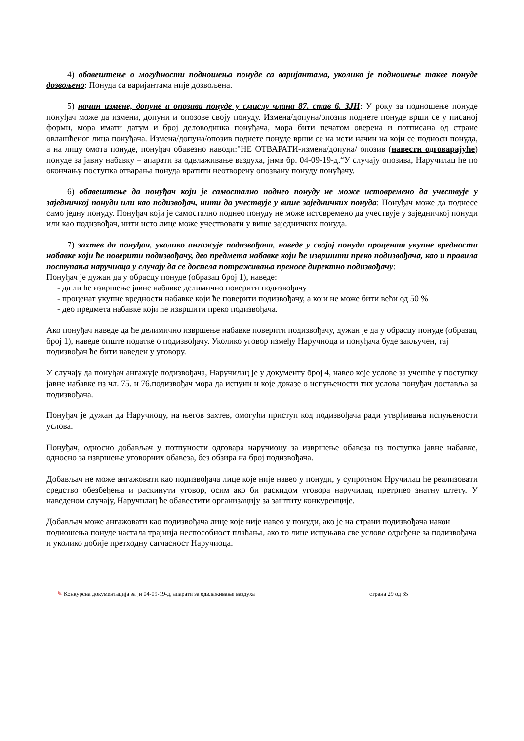4) обавештење о могућности подношења понуде са варијантама, уколико је подношење такве понуде дозвољено: Понуда са варијантама није дозвољена.
5) начин измене, допуне и опозива понуде у смислу члана 87. став 6. ЗЈН: У року за подношење понуде понуђач може да измени, допуни и опозове своју понуду. Измена/допуна/опозив поднете понуде врши се у писаној форми, мора имати датум и број деловодника понуђача, мора бити печатом оверена и потписана од стране овлашћеног лица понуђача. Измена/допуна/опозив поднете понуде врши се на исти начин на који се подноси понуда, а на лицу омота понуде, понуђач обавезно наводи:"НЕ ОТВАРАТИ-измена/допуна/ опозив (навести одговарајуће) понуде за јавну набавку – апарати за одвлаживање ваздуха, јнмв бр. 04-09-19-д.“У случају опозива, Наручилац ће по окончању поступка отварања понуда вратити неотворену опозвану понуду понуђачу.
6) обавештење да понуђач који је самостално поднео понуду не може истовремено да учествује у заједничкој понуди или као подизвођач, нити да учествује у више заједничких понуда: Понуђач може да поднесе само једну понуду. Понуђач који је самостално поднео понуду не може истовремено да учествује у заједничкој понуди или као подизвођач, нити исто лице може учествовати у више заједничких понуда.
7) захтев да понуђач, уколико ангажује подизвођача, наведе у својој понуди проценат укупне вредности набавке који ће поверити подизвођачу, део предмета набавке који ће извршити преко подизвођача, као и правила поступања наручиоца у случају да се доспела потраживања преносе директно подизвођачу:
Понуђач је дужан да у обрасцу понуде (образац број 1), наведе:
- да ли ће извршење јавне набавке делимично поверити подизвођачу
- проценат укупне вредности набавке који ће поверити подизвођачу, а који не може бити већи од 50 %
- део предмета набавке који ће извршити преко подизвођача.
Ако понуђач наведе да ће делимично извршење набавке поверити подизвођачу, дужан је да у обрасцу понуде (образац број 1), наведе опште податке о подизвођачу. Уколико уговор између Наручиоца и понуђача буде закључен, тај подизвођач ће бити наведен у уговору.
У случају да понуђач ангажује подизвођача, Наручилац је у документу број 4, навео које услове за учешће у поступку јавне набавке из чл. 75. и 76.подизвођач мора да испуни и које доказе о испуњености тих услова понуђач доставља за подизвођача.
Понуђач је дужан да Наручиоцу, на његов захтев, омогући приступ код подизвођача ради утврђивања испуњености услова.
Понуђач, односно добављач у потпуности одговара наручиоцу за извршење обавеза из поступка јавне набавке, односно за извршење уговорних обавеза, без обзира на број подизвођача.
Добављач не може ангажовати као подизвођача лице које није навео у понуди, у супротном Нручилац ће реализовати средство обезбеђења и раскинути уговор, осим ако би раскидом уговора наручилац претрпео знатну штету. У наведеном случају, Наручилац ће обавестити организацију за заштиту конкуренције.
Добављач може ангажовати као подизвођача лице које није навео у понуди, ако је на страни подизвођача након подношења понуде настала трајнија неспособност плаћања, ако то лице испуњава све услове одређене за подизвођача и уколико добије претходну сагласност Наручиоца.
✎ Конкурсна документација за јн 04-09-19-д, апарати за одвлаживање ваздуха страна 29 од 35